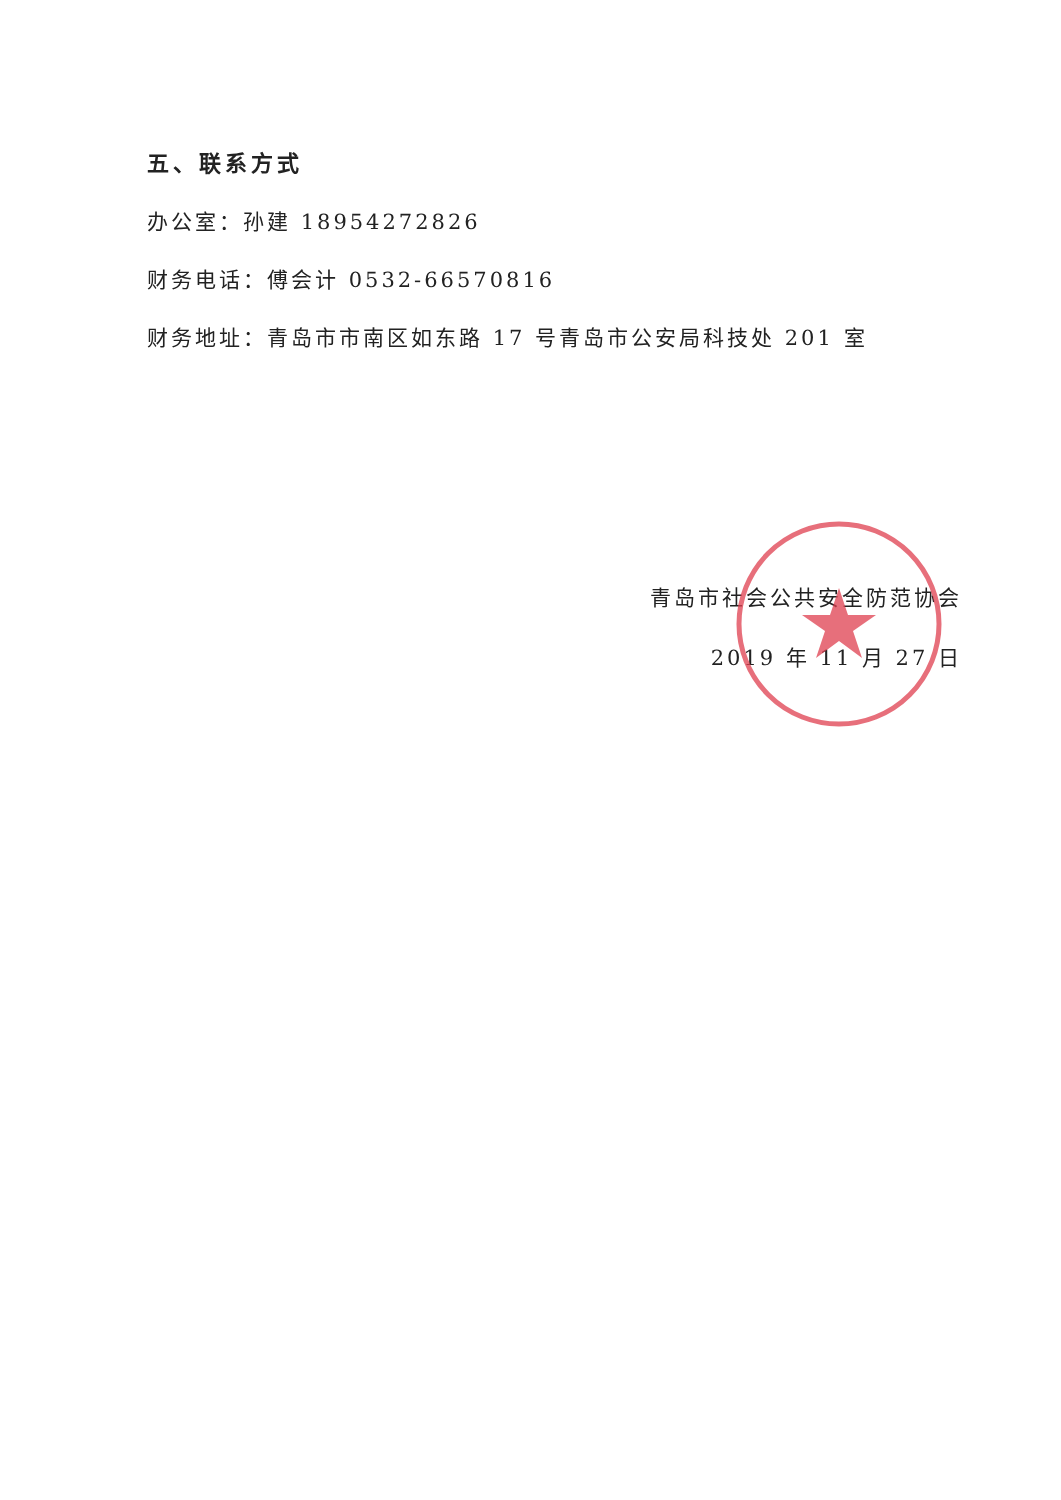五、联系方式
办公室：孙建 18954272826
财务电话：傅会计 0532-66570816
财务地址：青岛市市南区如东路 17 号青岛市公安局科技处 201 室
青岛市社会公共安全防范协会
2019 年 11 月 27 日